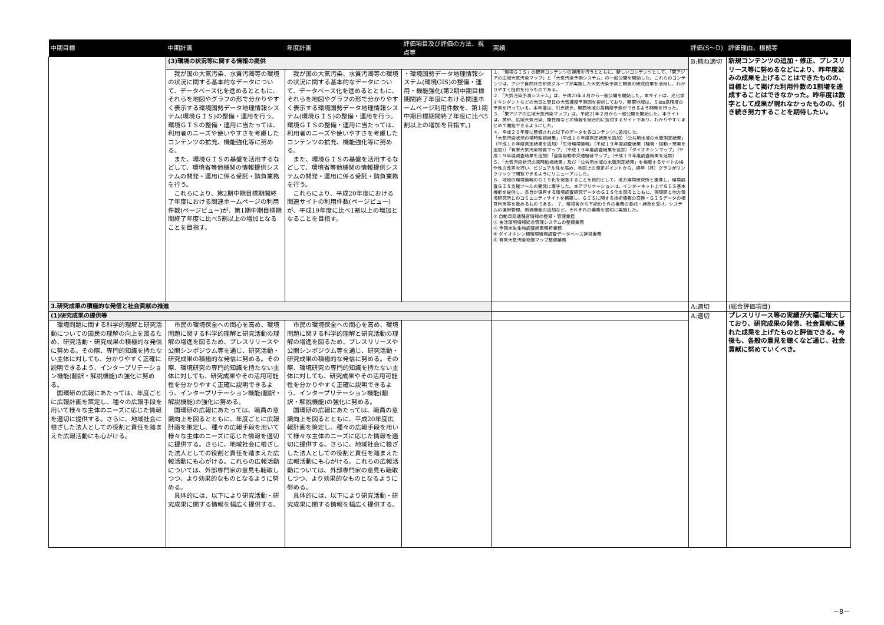| 中期目標 | 中期計画 | 年度計画 | 評価項目及び評価の方法、視点等 | 実績 | 評価(S～D) | 評価理由、根拠等 |
| --- | --- | --- | --- | --- | --- | --- |
| | (3)環境の状況等に関する情報の提供 | | | | B:概ね適切 | 新規コンテンツの追加・修正、プレスリリース等に努めるなどにより、昨年度並みの成果を上げることはできたものの、目標として掲げた利用件数の1割増を達成することはできなかった。昨年度は数字として成果が現れなかったものの、引き続き努力することを期待したい。 |
| | 我が国の大気汚染、水質汚濁等の環境の状況に関する基本的なデータについて、データベース化を進めるとともに、それらを地図やグラフの形で分かりやすく表示する環境国勢データ地理情報システム(環境ＧＩＳ)の整備・運用を行う。環境ＧＩＳの整備・運用に当たっては、利用者のニーズや使いやすさを考慮したコンテンツの拡充、機能強化等に努める。 また、環境ＧＩＳの基盤を活用するなどして、環境省等他機関の情報提供システムの開発・運用に係る受託・請負業務を行う。 これらにより、第2期中期目標期間終了年度における関連ホームページの利用件数(ページビュー)が、第1期中期目標期間終了年度に比べ5割以上の増加となることを目指す。 | 我が国の大気汚染、水質汚濁等の環境の状況に関する基本的なデータについて、データベース化を進めるとともに、それらを地図やグラフの形で分かりやすく表示する環境国勢データ地理情報システム(環境ＧＩＳ)の整備・運用を行う。環境ＧＩＳの整備・運用に当たっては、利用者のニーズや使いやすさを考慮したコンテンツの拡充、機能強化等に努める。 また、環境ＧＩＳの基盤を活用するなどして、環境省等他機関の情報提供システムの開発・運用に係る受託・請負業務を行う。 これらにより、平成20年度における関連サイトの利用件数(ページビュー)が、平成19年度に比べ1割以上の増加となることを目指す。 | ・環境国勢データ地理情報システム(環境GIS)の整備・運用・機能強化(第2期中期目標期間終了年度における関連ホームページ利用件数を、第1期中期目標期間終了年度に比べ5割以上の増加を目指す。) | １．「環境ＧＩＳ」の既存コンテンツの運用を行うとともに、新しいコンテンツとして、「東アジアの広域大気汚染マップ」と「大気汚染予測システム」の一般公開を開始した。これらのコンテンツは、アジア自然共生研究グループが実施した大気汚染予測と観測の研究成果を活用し、わかりやすく提供を行うものである。 ２．「大気汚染予測システム」は、平成20年４月から一般公開を開始した。本サイトは、光化学オキシダントなどの当日と翌日の大気濃度予測図を提供しており、関東地域は、５km高精度の予測を行っている。本年度は、引き続き、関西地域の高精度予測ができるよう開発を行った。 ３．「東アジアの広域大気汚染マップ」は、平成21年２月から一般公開を開始した。本サイトは、黄砂、広域大気汚染、酸性雨などの情報を総合的に提供するサイトであり、わかりやすくまとめて閲覧できるようにした。 ４．平成２０年度に整備された以下のデータを各コンテンツに追加した。 「大気汚染状況の常時監視結果」（平成１８年度測定結果を追加）「公共用水域の水質測定結果」（平成１８年度測定結果を追加）「生活環境情報」（平成１９年度調査結果（騒音・振動・悪臭を追加））「有害大気汚染物質マップ」（平成１９年度調査結果を追加）「ダイオキシンマップ」（平成１９年度調査結果を追加）「全国自動車交通騒音マップ」（平成１９年度調査結果を追加） ５．「大気汚染状況の常時監視結果」及び「公共用水域の水質測定結果」を掲載するサイトの操作性の改善を行い、ビジュアル性を高め、地図上の測定ポイントから、経年（月）グラフがワンクリックで閲覧できるようにリニューアルした。 ６．地域の環境情報のＧＩＳ化を促進することを目的として、地方環境研究所と連携し、環境調査ＧＩＳ支援ツールの開発に着手した。本アプリケーションは、インターネット上でＧＩＳ基本機能を提供し、各自が保有する環境調査研究データのＧＩＳ化を図るとともに、国環研と地方環境研究所とのコミュニティサイトを構築し、ＧＩＳに関する技術情報の交換・ＧＩＳデータの相互利用等を進めるものである。 ７．環境省から下記の５件の業務の委託・請負を受け、システムの運用管理、新規機能の追加など、それぞれの業務を適切に実施した。 ① 自動車交通騒音情報の整備・管理業務 ② 生活環境情報総合管理システムの整備業務 ③ 全国水生生物調査結果解析業務 ④ ダイオキシン類環境情報調査データベース運営業務 ⑤ 有害大気汚染物質マップ整備業務 | | |
| 3.研究成果の積極的な発信と社会貢献の推進 | | | | | A:適切 | (総合評価項目) |
| (1)研究成果の提供等 | | | | | A:適切 | プレスリリース等の実績が大幅に増大しており、研究成果の発信、社会貢献に優れた成果を上げたものと評価できる。今後も、各般の意見を聴くなど通じ、社会貢献に努めていくべき。 |
| 環境問題に関する科学的理解と研究活動についての国民の理解の向上を図るため、研究活動・研究成果の積極的な発信に努める。その際、専門的知識を持たない主体に対しても、分かりやすく正確に説明できるよう、インタープリテーション機能(翻訳・解説機能)の強化に努める。 国環研の広報にあたっては、年度ごとに広報計画を策定し、種々の広報手段を用いて様々な主体のニーズに応じた情報を適切に提供する。さらに、地域社会に根ざした法人としての役割と責任を踏まえた広報活動にも心がける。 | 市民の環境保全への関心を高め、環境問題に関する科学的理解と研究活動の理解の増進を図るため、プレスリリースや公開シンポジウム等を通じ、研究活動・研究成果の積極的な発信に努める。その際、環境研究の専門的知識を持たない主体に対しても、研究成果やその活用可能性を分かりやすく正確に説明できるよう、インタープリテーション機能(翻訳・解説機能)の強化に努める。 国環研の広報にあたっては、職員の意識向上を図るとともに、年度ごとに広報計画を策定し、種々の広報手段を用いて様々な主体のニーズに応じた情報を適切に提供する。さらに、地域社会に根ざした法人としての役割と責任を踏まえた広報活動にも心がける。これらの広報活動については、外部専門家の意見も聴取しつつ、より効果的なものとなるように努める。 具体的には、以下により研究活動・研究成果に関する情報を幅広く提供する。 | 市民の環境保全への関心を高め、環境問題に関する科学的理解と研究活動の理解の増進を図るため、プレスリリースや公開シンポジウム等を通じ、研究活動・研究成果の積極的な発信に努める。その際、環境研究の専門的知識を持たない主体に対しても、研究成果やその活用可能性を分かりやすく正確に説明できるよう、インタープリテーション機能(翻訳・解説機能)の強化に努める。 国環研の広報にあたっては、職員の意識向上を図るとともに、平成20年度広報計画を策定し、種々の広報手段を用いて様々な主体のニーズに応じた情報を適切に提供する。さらに、地域社会に根ざした法人としての役割と責任を踏まえた広報活動にも心がける。これらの広報活動については、外部専門家の意見も聴取しつつ、より効果的なものとなるように努める。 具体的には、以下により研究活動・研究成果に関する情報を幅広く提供する。 | | | | |
－8－